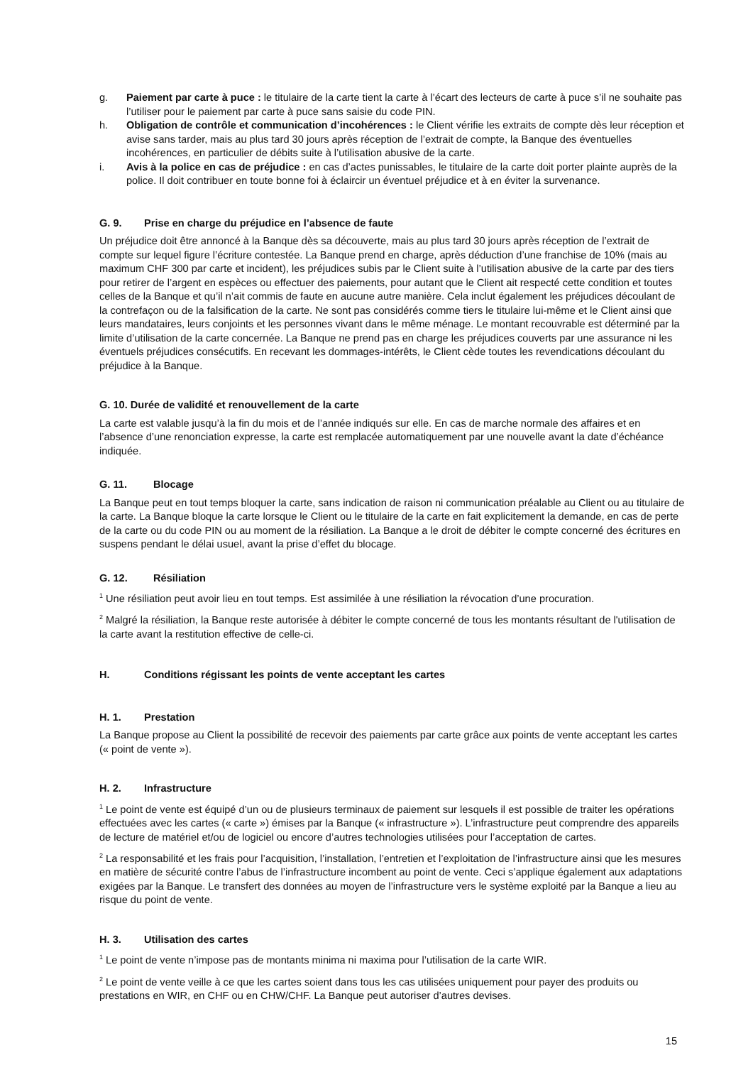g. Paiement par carte à puce : le titulaire de la carte tient la carte à l’écart des lecteurs de carte à puce s’il ne souhaite pas l’utiliser pour le paiement par carte à puce sans saisie du code PIN.
h. Obligation de contrôle et communication d’incohérences : le Client vérifie les extraits de compte dès leur réception et avise sans tarder, mais au plus tard 30 jours après réception de l’extrait de compte, la Banque des éventuelles incohérences, en particulier de débits suite à l’utilisation abusive de la carte.
i. Avis à la police en cas de préjudice : en cas d’actes punissables, le titulaire de la carte doit porter plainte auprès de la police. Il doit contribuer en toute bonne foi à éclaircir un éventuel préjudice et à en éviter la survenance.
G. 9. Prise en charge du préjudice en l’absence de faute
Un préjudice doit être annoncé à la Banque dès sa découverte, mais au plus tard 30 jours après réception de l’extrait de compte sur lequel figure l’écriture contestée. La Banque prend en charge, après déduction d’une franchise de 10% (mais au maximum CHF 300 par carte et incident), les préjudices subis par le Client suite à l’utilisation abusive de la carte par des tiers pour retirer de l’argent en espèces ou effectuer des paiements, pour autant que le Client ait respecté cette condition et toutes celles de la Banque et qu’il n’ait commis de faute en aucune autre manière. Cela inclut également les préjudices découlant de la contrefaçon ou de la falsification de la carte. Ne sont pas considérés comme tiers le titulaire lui-même et le Client ainsi que leurs mandataires, leurs conjoints et les personnes vivant dans le même ménage. Le montant recouvrable est déterminé par la limite d’utilisation de la carte concernée. La Banque ne prend pas en charge les préjudices couverts par une assurance ni les éventuels préjudices consécutifs. En recevant les dommages-intérêts, le Client cède toutes les revendications découlant du préjudice à la Banque.
G. 10. Durée de validité et renouvellement de la carte
La carte est valable jusqu’à la fin du mois et de l’année indiqués sur elle. En cas de marche normale des affaires et en l’absence d’une renonciation expresse, la carte est remplacée automatiquement par une nouvelle avant la date d’échéance indiquée.
G. 11. Blocage
La Banque peut en tout temps bloquer la carte, sans indication de raison ni communication préalable au Client ou au titulaire de la carte. La Banque bloque la carte lorsque le Client ou le titulaire de la carte en fait explicitement la demande, en cas de perte de la carte ou du code PIN ou au moment de la résiliation. La Banque a le droit de débiter le compte concerné des écritures en suspens pendant le délai usuel, avant la prise d’effet du blocage.
G. 12. Résiliation
<sup>1</sup> Une résiliation peut avoir lieu en tout temps. Est assimilée à une résiliation la révocation d’une procuration.
<sup>2</sup> Malgré la résiliation, la Banque reste autorisée à débiter le compte concerné de tous les montants résultant de l'utilisation de la carte avant la restitution effective de celle-ci.
H. Conditions régissant les points de vente acceptant les cartes
H. 1. Prestation
La Banque propose au Client la possibilité de recevoir des paiements par carte grâce aux points de vente acceptant les cartes (« point de vente »).
H. 2. Infrastructure
<sup>1</sup> Le point de vente est équipé d’un ou de plusieurs terminaux de paiement sur lesquels il est possible de traiter les opérations effectuées avec les cartes (« carte ») émises par la Banque (« infrastructure »). L’infrastructure peut comprendre des appareils de lecture de matériel et/ou de logiciel ou encore d’autres technologies utilisées pour l’acceptation de cartes.
<sup>2</sup> La responsabilité et les frais pour l’acquisition, l’installation, l’entretien et l’exploitation de l’infrastructure ainsi que les mesures en matière de sécurité contre l’abus de l’infrastructure incombent au point de vente. Ceci s’applique également aux adaptations exigées par la Banque. Le transfert des données au moyen de l’infrastructure vers le système exploité par la Banque a lieu au risque du point de vente.
H. 3. Utilisation des cartes
<sup>1</sup> Le point de vente n’impose pas de montants minima ni maxima pour l’utilisation de la carte WIR.
<sup>2</sup> Le point de vente veille à ce que les cartes soient dans tous les cas utilisées uniquement pour payer des produits ou prestations en WIR, en CHF ou en CHW/CHF. La Banque peut autoriser d’autres devises.
15